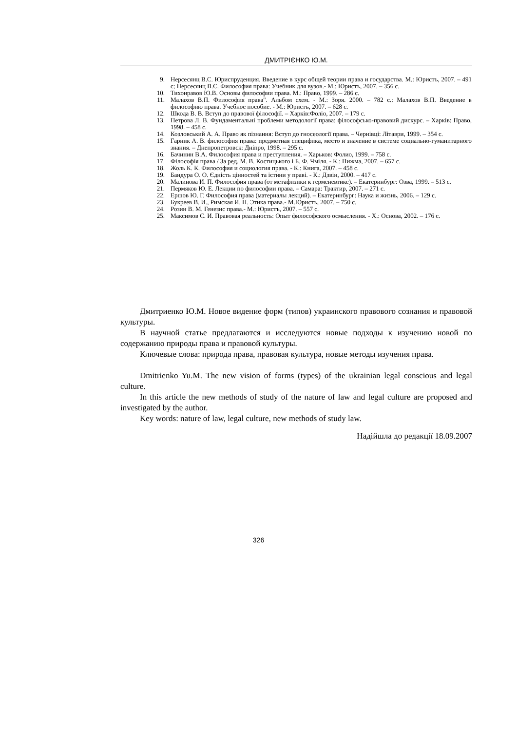ДМИТРІЄНКО Ю.М.
9. Нерсесянц В.С. Юриспруденция. Введение в курс общей теории права и государства. М.: Юристъ, 2007. – 491 с; Нерсесянц В.С. Философия права: Учебник для вузов.- М.: Юристъ, 2007. – 356 с.
10. Тихонравов Ю.В. Основы философии права. М.: Право, 1999. – 286 с.
11. Малахов В.П. Философия права". Альбом схем. - М.: Зоря. 2000. – 782 с.: Малахов В.П. Введение в философию права. Учебное пособие. - М.: Юристъ, 2007. – 628 с.
12. Шкода В. В. Вступ до правової філософії. – Харків:Фоліо, 2007. – 179 с.
13. Петрова Л. В. Фундаментальні проблеми методології права: філософсько-правовий дискурс. – Харків: Право, 1998. – 458 с.
14. Козловський А. А. Право як пізнання: Вступ до гносеології права. – Чернівці: Літаври, 1999. – 354 с.
15. Гарник А. В. философия права: предметная специфика, место и значение в системе социально-гуманитарного знания. – Днепропетровск: Дніпро, 1998. – 295 с.
16. Бачинин В.А. Философия права и преступления. – Харьков: Фолио, 1999. – 758 с.
17. Філософія права / За ред. М. В. Костицького і Б. Ф. Чміля. - К.: Пижма, 2007. – 657 с.
18. Жоль К. К. Философия и социология права. - К.: Книга, 2007. – 458 с.
19. Бандура О. О. Єдність цінностей та істини у праві. - К.: Дзвін, 2000. – 417 с.
20. Малинова И. П. Философия права (от метафизики к герменевтике). – Екатеринбург: Озва, 1999. – 513 с.
21. Пермяков Ю. Е. Лекции по философии права. – Самара: Трактир, 2007. – 271 с.
22. Ершов Ю. Г. Философия права (материалы лекций). – Екатеринбург: Наука и жизнь, 2006. – 129 с.
23. Букреев В. И., Римская И. Н. Этика права.- М.Юристъ, 2007. – 750 с.
24. Розин В. М. Генезис права.- М.: Юристъ, 2007. – 557 с.
25. Максимов С. И. Правовая реальность: Опыт философского осмысления. - Х.: Основа, 2002. – 176 с.
Дмитриенко Ю.М. Новое видение форм (типов) украинского правового сознания и правовой культуры.
В научной статье предлагаются и исследуются новые подходы к изучению новой по содержанию природы права и правовой культуры.
Ключевые слова: природа права, правовая культура, новые методы изучения права.
Dmitrienko Yu.M. The new vision of forms (types) of the ukrainian legal conscious and legal culture.
In this article the new methods of study of the nature of law and legal culture are proposed and investigated by the author.
Key words: nature of law, legal culture, new methods of study law.
Надійшла до редакції 18.09.2007
326